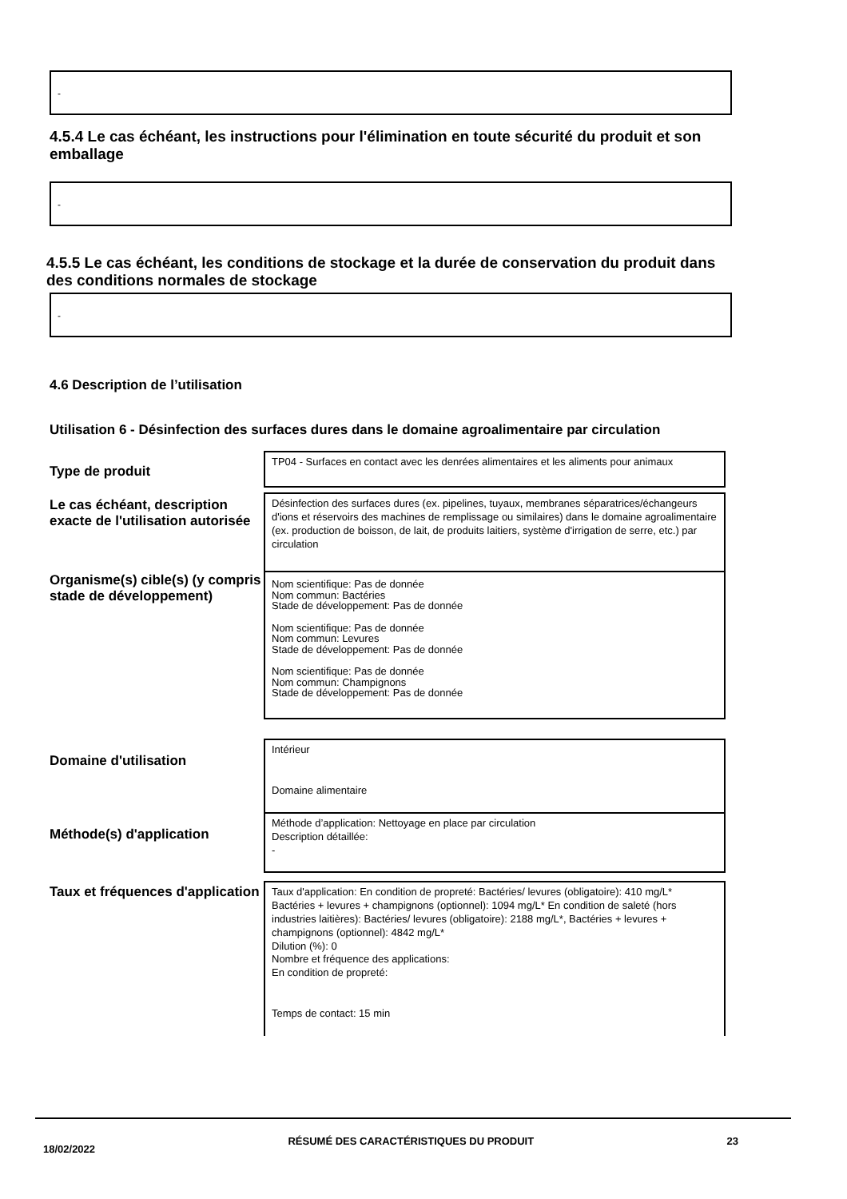-
4.5.4 Le cas échéant, les instructions pour l'élimination en toute sécurité du produit et son emballage
-
4.5.5 Le cas échéant, les conditions de stockage et la durée de conservation du produit dans des conditions normales de stockage
-
4.6 Description de l’utilisation
Utilisation 6 - Désinfection des surfaces dures dans le domaine agroalimentaire par circulation
Type de produit
TP04 - Surfaces en contact avec les denrées alimentaires et les aliments pour animaux
Le cas échéant, description exacte de l'utilisation autorisée
Désinfection des surfaces dures (ex. pipelines, tuyaux, membranes séparatrices/échangeurs d'ions et réservoirs des machines de remplissage ou similaires) dans le domaine agroalimentaire (ex. production de boisson, de lait, de produits laitiers, système d'irrigation de serre, etc.) par circulation
Organisme(s) cible(s) (y compris stade de développement)
Nom scientifique: Pas de donnée
Nom commun: Bactéries
Stade de développement: Pas de donnée
Nom scientifique: Pas de donnée
Nom commun: Levures
Stade de développement: Pas de donnée
Nom scientifique: Pas de donnée
Nom commun: Champignons
Stade de développement: Pas de donnée
Domaine d'utilisation
Intérieur
Domaine alimentaire
Méthode(s) d'application
Méthode d’application: Nettoyage en place par circulation
Description détaillée:
-
Taux et fréquences d'application
Taux d'application: En condition de propreté: Bactéries/ levures (obligatoire): 410 mg/L* Bactéries + levures + champignons (optionnel): 1094 mg/L* En condition de saleté (hors industries laitières): Bactéries/ levures (obligatoire): 2188 mg/L*, Bactéries + levures + champignons (optionnel): 4842 mg/L*
Dilution (%): 0
Nombre et fréquence des applications:
En condition de propreté:
Temps de contact: 15 min
18/02/2022 RÉSUMÉ DES CARACTÉRISTIQUES DU PRODUIT 23